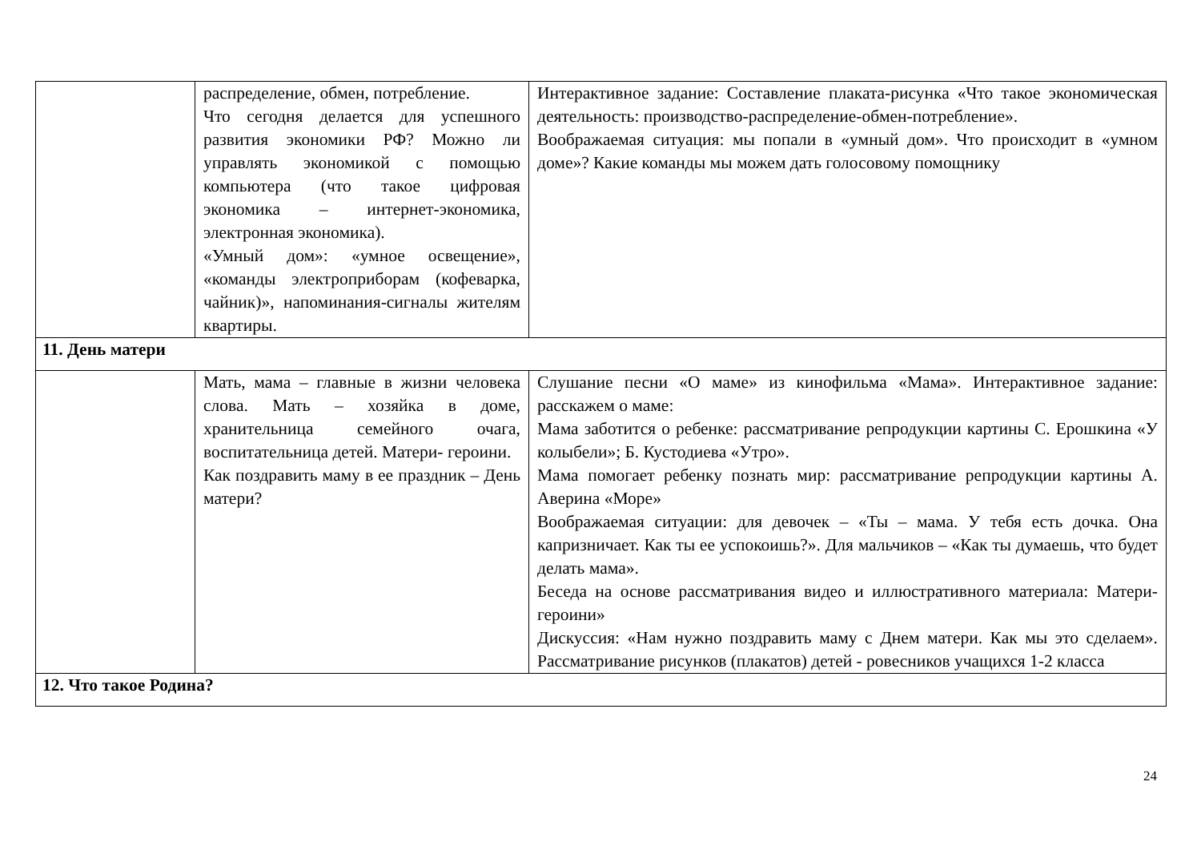| | распределение, обмен, потребление. Что сегодня делается для успешного развития экономики РФ? Можно ли управлять экономикой с помощью компьютера (что такое цифровая экономика – интернет-экономика, электронная экономика). «Умный дом»: «умное освещение», «команды электроприборам (кофеварка, чайник)», напоминания-сигналы жителям квартиры. | Интерактивное задание: Составление плаката-рисунка «Что такое экономическая деятельность: производство-распределение-обмен-потребление». Воображаемая ситуация: мы попали в «умный дом». Что происходит в «умном доме»? Какие команды мы можем дать голосовому помощнику |
| 11. День матери | | |
| | Мать, мама – главные в жизни человека слова. Мать – хозяйка в доме, хранительница семейного очага, воспитательница детей. Матери- героини. Как поздравить маму в ее праздник – День матери? | Слушание песни «О маме» из кинофильма «Мама». Интерактивное задание: расскажем о маме: Мама заботится о ребенке: рассматривание репродукции картины С. Ерошкина «У колыбели»; Б. Кустодиева «Утро». Мама помогает ребенку познать мир: рассматривание репродукции картины А. Аверина «Море» Воображаемая ситуации: для девочек – «Ты – мама. У тебя есть дочка. Она капризничает. Как ты ее успокоишь?». Для мальчиков – «Как ты думаешь, что будет делать мама». Беседа на основе рассматривания видео и иллюстративного материала: Матери-героини» Дискуссия: «Нам нужно поздравить маму с Днем матери. Как мы это сделаем». Рассматривание рисунков (плакатов) детей - ровесников учащихся 1-2 класса |
| 12. Что такое Родина? | | |
24